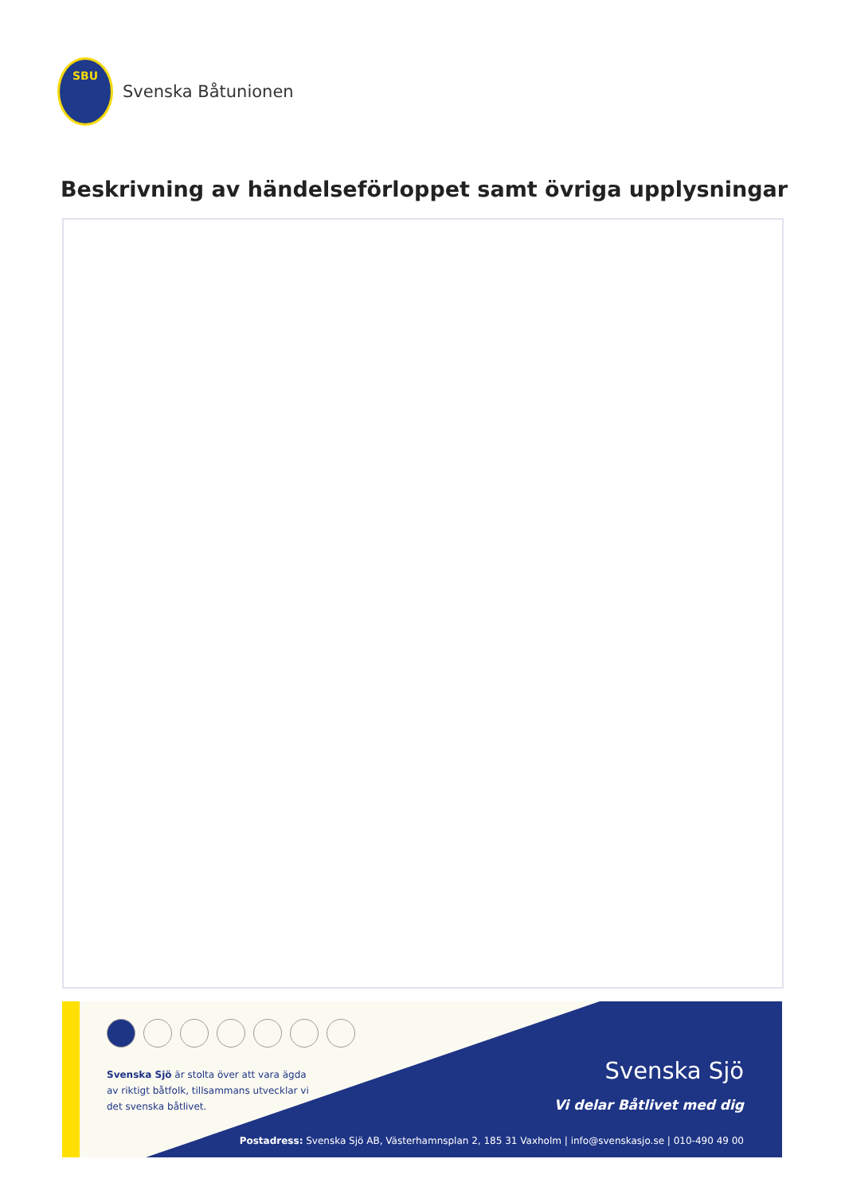SBU
Svenska Båtunionen
Beskrivning av händelseförloppet samt övriga upplysningar
Svenska Sjö är stolta över att vara ägda av riktigt båtfolk, tillsammans utvecklar vi det svenska båtlivet.
Svenska Sjö
Vi delar Båtlivet med dig
Postadress: Svenska Sjö AB, Västerhamnsplan 2, 185 31 Vaxholm | info@svenskasjo.se | 010-490 49 00